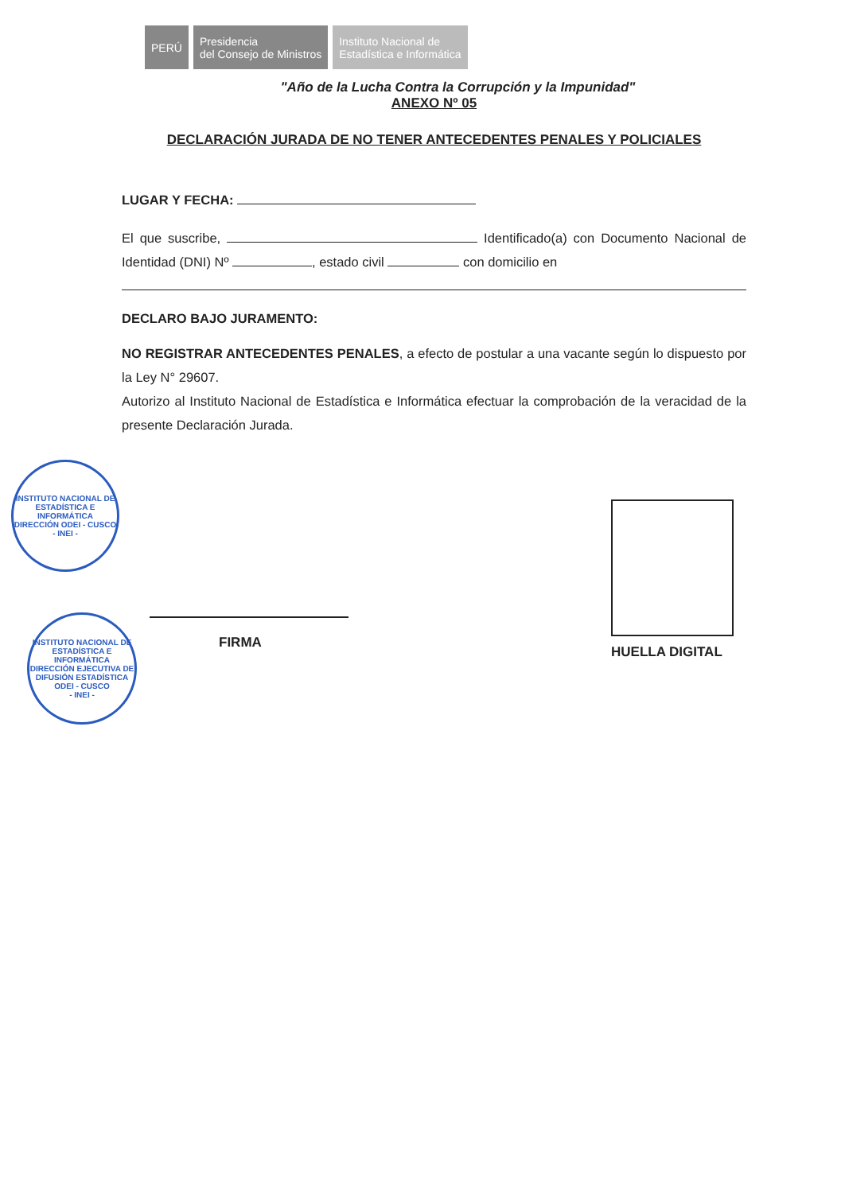PERÚ Presidencia
del Consejo de Ministros
Instituto Nacional de
Estadística e Informática
"Año de la Lucha Contra la Corrupción y la Impunidad"
ANEXO Nº 05
DECLARACIÓN JURADA DE NO TENER ANTECEDENTES PENALES Y POLICIALES
LUGAR Y FECHA:
El que suscribe, Identificado(a) con Documento Nacional de Identidad (DNI) Nº , estado civil con domicilio en
DECLARO BAJO JURAMENTO:
NO REGISTRAR ANTECEDENTES PENALES, a efecto de postular a una vacante según lo dispuesto por la Ley N° 29607.
Autorizo al Instituto Nacional de Estadística e Informática efectuar la comprobación de la veracidad de la presente Declaración Jurada.
FIRMA
HUELLA DIGITAL
INSTITUTO NACIONAL DE ESTADÍSTICA E INFORMÁTICA
DIRECCIÓN ODEI - CUSCO
- INEI -
INSTITUTO NACIONAL DE ESTADÍSTICA E INFORMÁTICA
DIRECCIÓN EJECUTIVA DE DIFUSIÓN ESTADÍSTICA ODEI - CUSCO
- INEI -